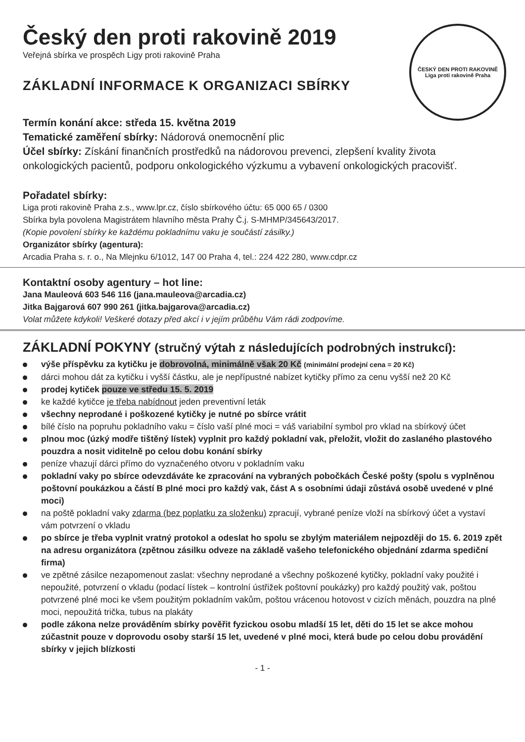ČESKÝ DEN PROTI RAKOVINĚ
Liga proti rakovině Praha
Český den proti rakovině 2019
Veřejná sbírka ve prospěch Ligy proti rakovině Praha
ZÁKLADNÍ INFORMACE K ORGANIZACI SBÍRKY
Termín konání akce: středa 15. května 2019
Tematické zaměření sbírky: Nádorová onemocnění plic
Účel sbírky: Získání finančních prostředků na nádorovou prevenci, zlepšení kvality života onkologických pacientů, podporu onkologického výzkumu a vybavení onkologických pracovišť.
Pořadatel sbírky:
Liga proti rakovině Praha z.s., www.lpr.cz, číslo sbírkového účtu: 65 000 65 / 0300
Sbírka byla povolena Magistrátem hlavního města Prahy Č.j. S-MHMP/345643/2017.
(Kopie povolení sbírky ke každému pokladnímu vaku je součástí zásilky.)
Organizátor sbírky (agentura):
Arcadia Praha s. r. o., Na Mlejnku 6/1012, 147 00 Praha 4, tel.: 224 422 280, www.cdpr.cz
Kontaktní osoby agentury – hot line:
Jana Mauleová 603 546 116 (jana.mauleova@arcadia.cz)
Jitka Bajgarová 607 990 261 (jitka.bajgarova@arcadia.cz)
Volat můžete kdykoli! Veškeré dotazy před akcí i v jejím průběhu Vám rádi zodpovíme.
ZÁKLADNÍ POKYNY (stručný výtah z následujících podrobných instrukcí):
výše příspěvku za kytičku je dobrovolná, minimálně však 20 Kč (minimální prodejní cena = 20 Kč)
dárci mohou dát za kytičku i vyšší částku, ale je nepřípustné nabízet kytičky přímo za cenu vyšší než 20 Kč
prodej kytiček pouze ve středu 15. 5. 2019
ke každé kytičce je třeba nabídnout jeden preventivní leták
všechny neprodané i poškozené kytičky je nutné po sbírce vrátit
bílé číslo na popruhu pokladního vaku = číslo vaší plné moci = váš variabilní symbol pro vklad na sbírkový účet
plnou moc (úzký modře tištěný lístek) vyplnit pro každý pokladní vak, přeložit, vložit do zaslaného plastového pouzdra a nosit viditelně po celou dobu konání sbírky
peníze vhazují dárci přímo do vyznačeného otvoru v pokladním vaku
pokladní vaky po sbírce odevzdáváte ke zpracování na vybraných pobočkách České pošty (spolu s vyplněnou poštovní poukázkou a částí B plné moci pro každý vak, část A s osobními údaji zůstává osobě uvedené v plné moci)
na poště pokladní vaky zdarma (bez poplatku za složenku) zpracují, vybrané peníze vloží na sbírkový účet a vystaví vám potvrzení o vkladu
po sbírce je třeba vyplnit vratný protokol a odeslat ho spolu se zbylým materiálem nejpozději do 15. 6. 2019 zpět na adresu organizátora (zpětnou zásilku odveze na základě vašeho telefonického objednání zdarma spediční firma)
ve zpětné zásilce nezapomenout zaslat: všechny neprodané a všechny poškozené kytičky, pokladní vaky použité i nepoužité, potvrzení o vkladu (podací lístek – kontrolní ústřižek poštovní poukázky) pro každý použitý vak, poštou potvrzené plné moci ke všem použitým pokladním vakům, poštou vrácenou hotovost v cizích měnách, pouzdra na plné moci, nepoužitá trička, tubus na plakáty
podle zákona nelze prováděním sbírky pověřit fyzickou osobu mladší 15 let, děti do 15 let se akce mohou zúčastnit pouze v doprovodu osoby starší 15 let, uvedené v plné moci, která bude po celou dobu provádění sbírky v jejich blízkosti
- 1 -